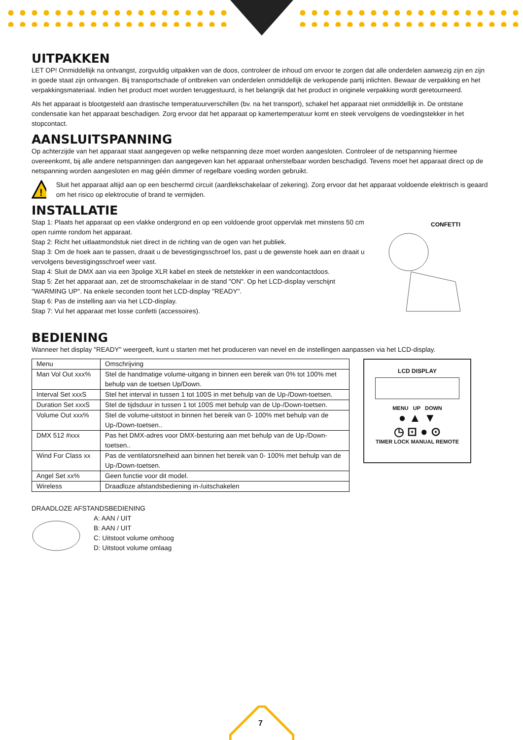UITPAKKEN
LET OP! Onmiddellijk na ontvangst, zorgvuldig uitpakken van de doos, controleer de inhoud om ervoor te zorgen dat alle onderdelen aanwezig zijn en zijn in goede staat zijn ontvangen. Bij transportschade of ontbreken van onderdelen onmiddellijk de verkopende partij inlichten. Bewaar de verpakking en het verpakkingsmateriaal. Indien het product moet worden teruggestuurd, is het belangrijk dat het product in originele verpakking wordt geretourneerd.
Als het apparaat is blootgesteld aan drastische temperatuurverschillen (bv. na het transport), schakel het apparaat niet onmiddellijk in. De ontstane condensatie kan het apparaat beschadigen. Zorg ervoor dat het apparaat op kamertemperatuur komt en steek vervolgens de voedingstekker in het stopcontact.
AANSLUITSPANNING
Op achterzijde van het apparaat staat aangegeven op welke netspanning deze moet worden aangesloten. Controleer of de netspanning hiermee overeenkomt, bij alle andere netspanningen dan aangegeven kan het apparaat onherstelbaar worden beschadigd. Tevens moet het apparaat direct op de netspanning worden aangesloten en mag géén dimmer of regelbare voeding worden gebruikt.
!
Sluit het apparaat altijd aan op een beschermd circuit (aardlekschakelaar of zekering). Zorg ervoor dat het apparaat voldoende elektrisch is geaard om het risico op elektrocutie of brand te vermijden.
INSTALLATIE
Stap 1: Plaats het apparaat op een vlakke ondergrond en op een voldoende groot oppervlak met minstens 50 cm open ruimte rondom het apparaat.
Stap 2: Richt het uitlaatmondstuk niet direct in de richting van de ogen van het publiek.
Stap 3: Om de hoek aan te passen, draait u de bevestigingsschroef los, past u de gewenste hoek aan en draait u vervolgens bevestigingsschroef weer vast.
Stap 4: Sluit de DMX aan via een 3polige XLR kabel en steek de netstekker in een wandcontactdoos.
Stap 5: Zet het apparaat aan, zet de stroomschakelaar in de stand "ON". Op het LCD-display verschijnt "WARMING UP". Na enkele seconden toont het LCD-display "READY".
Stap 6: Pas de instelling aan via het LCD-display.
Stap 7: Vul het apparaat met losse confetti (accessoires).
CONFETTI
BEDIENING
Wanneer het display "READY" weergeeft, kunt u starten met het produceren van nevel en de instellingen aanpassen via het LCD-display.
| Menu | Omschrijving |
| Man Vol Out xxx% | Stel de handmatige volume-uitgang in binnen een bereik van 0% tot 100% met behulp van de toetsen Up/Down. |
| Interval Set xxxS | Stel het interval in tussen 1 tot 100S in met behulp van de Up-/Down-toetsen. |
| Duration Set xxxS | Stel de tijdsduur in tussen 1 tot 100S met behulp van de Up-/Down-toetsen. |
| Volume Out xxx% | Stel de volume-uitstoot in binnen het bereik van 0- 100% met behulp van de Up-/Down-toetsen.. |
| DMX 512 #xxx | Pas het DMX-adres voor DMX-besturing aan met behulp van de Up-/Down-toetsen.. |
| Wind For Class xx | Pas de ventilatorsnelheid aan binnen het bereik van 0- 100% met behulp van de Up-/Down-toetsen. |
| Angel Set xx% | Geen functie voor dit model. |
| Wireless | Draadloze afstandsbediening in-/uitschakelen |
LCD DISPLAY
MENU UP DOWN
● ▲ ▼
◷ ⊡ ● ⊙
TIMER LOCK MANUAL REMOTE
DRAADLOZE AFSTANDSBEDIENING
A: AAN / UIT
B: AAN / UIT
C: Uitstoot volume omhoog
D: Uitstoot volume omlaag
7